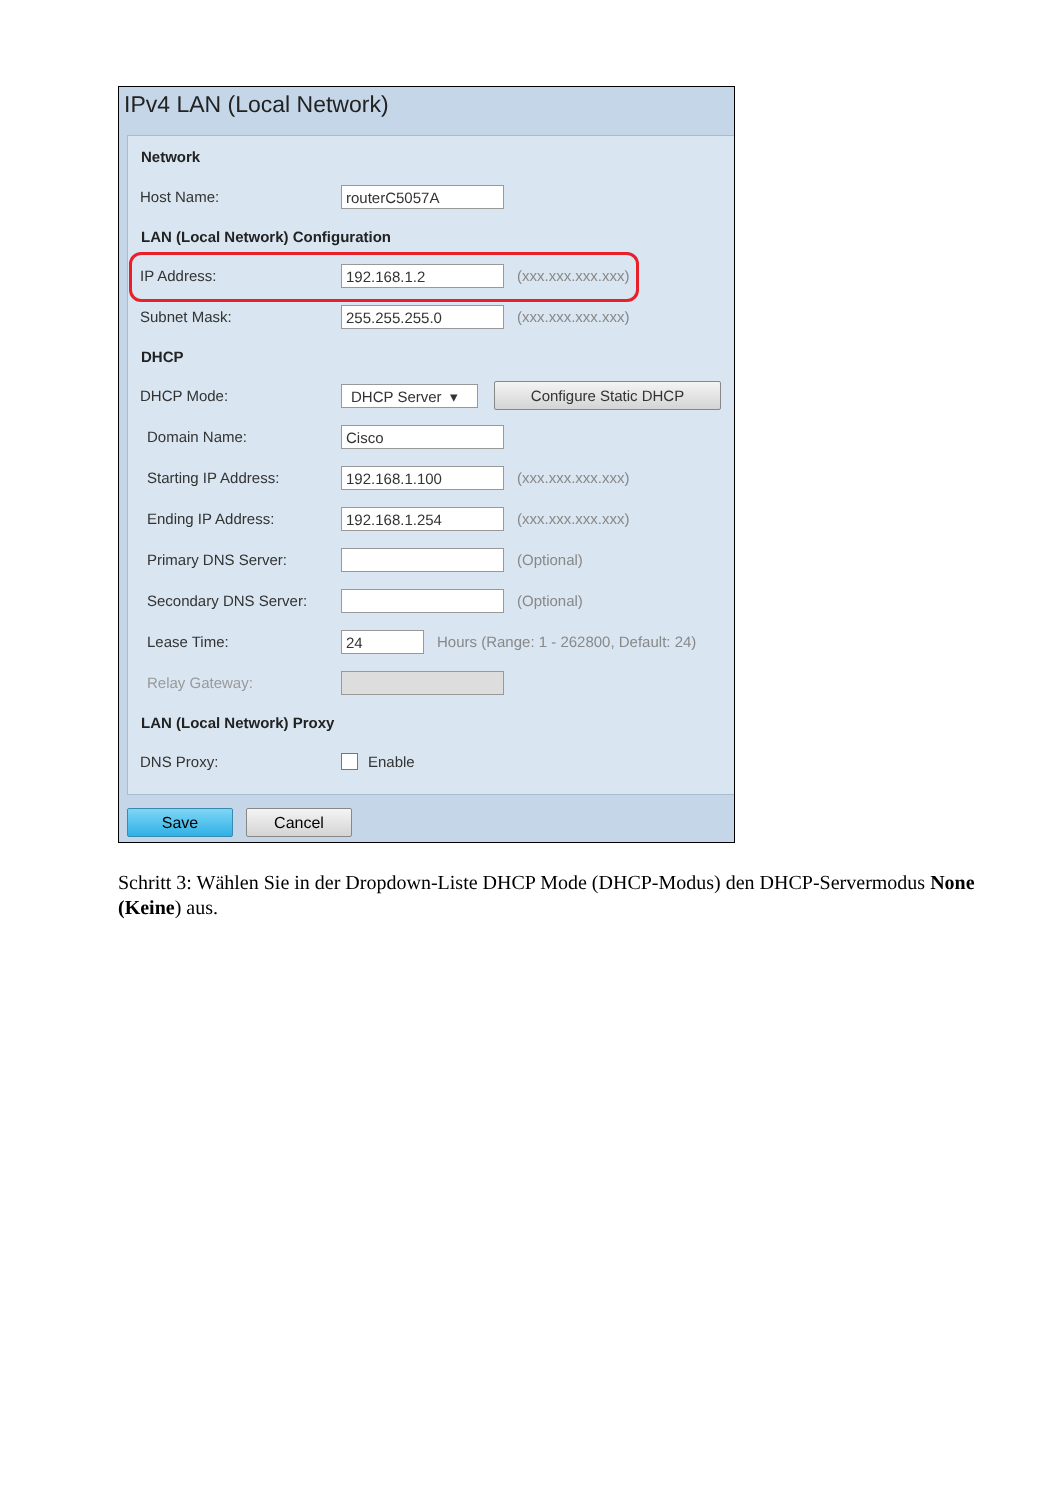IPv4 LAN (Local Network)
Network
Host Name: routerC5057A
LAN (Local Network) Configuration
IP Address: 192.168.1.2 (xxx.xxx.xxx.xxx)
Subnet Mask: 255.255.255.0 (xxx.xxx.xxx.xxx)
DHCP
DHCP Mode: DHCP Server ▾ Configure Static DHCP
Domain Name: Cisco
Starting IP Address: 192.168.1.100 (xxx.xxx.xxx.xxx)
Ending IP Address: 192.168.1.254 (xxx.xxx.xxx.xxx)
Primary DNS Server: (Optional)
Secondary DNS Server: (Optional)
Lease Time: 24 Hours (Range: 1 - 262800, Default: 24)
Relay Gateway:
LAN (Local Network) Proxy
DNS Proxy: Enable
Save Cancel
Schritt 3: Wählen Sie in der Dropdown-Liste DHCP Mode (DHCP-Modus) den DHCP-Servermodus None (Keine) aus.